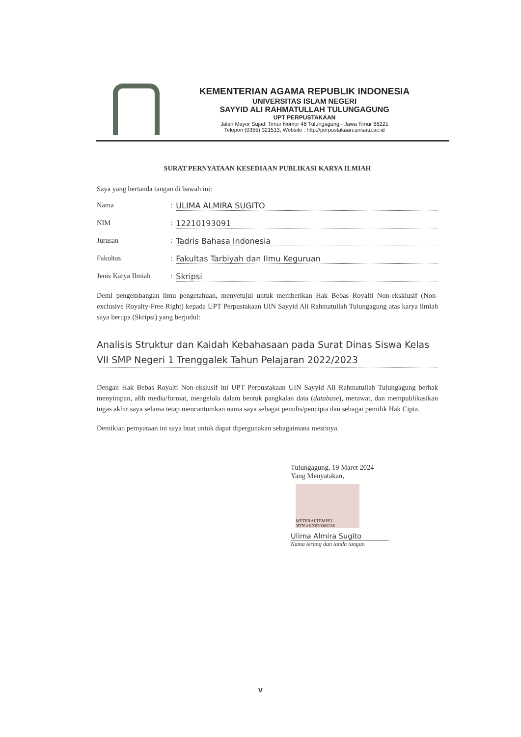KEMENTERIAN AGAMA REPUBLIK INDONESIA
UNIVERSITAS ISLAM NEGERI
SAYYID ALI RAHMATULLAH TULUNGAGUNG
UPT PERPUSTAKAAN
Jalan Mayor Sujadi Timur Nomor 46 Tulungagung - Jawa Timur 66221
Telepon (0355) 321513, Website : http://perpustakaan.uinsatu.ac.id
SURAT PERNYATAAN KESEDIAAN PUBLIKASI KARYA ILMIAH
Saya yang bertanda tangan di bawah ini:
Nama: ULIMA ALMIRA SUGITO
NIM: 12210193091
Jurusan: Tadris Bahasa Indonesia
Fakultas: Fakultas Tarbiyah dan Ilmu Keguruan
Jenis Karya Ilmiah: Skripsi
Demi pengembangan ilmu pengetahuan, menyetujui untuk memberikan Hak Bebas Royalti Non-eksklusif (Non-exclusive Royalty-Free Right) kepada UPT Perpustakaan UIN Sayyid Ali Rahmatullah Tulungagung atas karya ilmiah saya berupa (Skripsi) yang berjudul:
Analisis Struktur dan Kaidah Kebahasaan pada Surat Dinas Siswa Kelas VII SMP Negeri 1 Trenggalek Tahun Pelajaran 2022/2023
Dengan Hak Bebas Royalti Non-ekslusif ini UPT Perpustakaan UIN Sayyid Ali Rahmatullah Tulungagung berhak menyimpan, alih media/format, mengelola dalam bentuk pangkalan data (database), merawat, dan mempublikasikan tugas akhir saya selama tetap mencantumkan nama saya sebagai penulis/pencipta dan sebagai pemilik Hak Cipta.
Demikian pernyataan ini saya buat untuk dapat dipergunakan sebagaimana mestinya.
Tulungagung, 19 Maret 2024
Yang Menyatakan,
METERAI TEMPEL 0D76AKX830000286
Ulima Almira Sugito
Nama terang dan tanda tangan
v